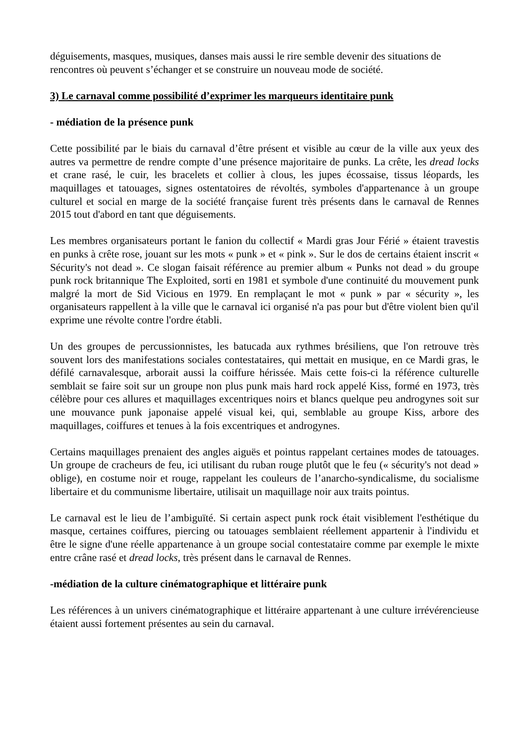déguisements, masques, musiques, danses mais aussi le rire semble devenir des situations de rencontres où peuvent s’échanger et se construire un nouveau mode de société.
3) Le carnaval comme possibilité d’exprimer les marqueurs identitaire punk
- médiation de la présence punk
Cette possibilité par le biais du carnaval d’être présent et visible au cœur de la ville aux yeux des autres va permettre de rendre compte d’une présence majoritaire de punks. La crête, les dread locks et crane rasé, le cuir, les bracelets et collier à clous, les jupes écossaise, tissus léopards, les maquillages et tatouages, signes ostentatoires de révoltés, symboles d'appartenance à un groupe culturel et social en marge de la société française furent très présents dans le carnaval de Rennes 2015 tout d'abord en tant que déguisements.
Les membres organisateurs portant le fanion du collectif « Mardi gras Jour Férié » étaient travestis en punks à crête rose, jouant sur les mots « punk » et « pink ». Sur le dos de certains étaient inscrit « Sécurity's not dead ». Ce slogan faisait référence au premier album « Punks not dead » du groupe punk rock britannique The Exploited, sorti en 1981 et symbole d'une continuité du mouvement punk malgré la mort de Sid Vicious en 1979. En remplaçant le mot « punk » par « sécurity », les organisateurs rappellent à la ville que le carnaval ici organisé n'a pas pour but d'être violent bien qu'il exprime une révolte contre l'ordre établi.
Un des groupes de percussionnistes, les batucada aux rythmes brésiliens, que l'on retrouve très souvent lors des manifestations sociales contestataires, qui mettait en musique, en ce Mardi gras, le défilé carnavalesque, arborait aussi la coiffure hérissée. Mais cette fois-ci la référence culturelle semblait se faire soit sur un groupe non plus punk mais hard rock appelé Kiss, formé en 1973, très célèbre pour ces allures et maquillages excentriques noirs et blancs quelque peu androgynes soit sur une mouvance punk japonaise appelé visual kei, qui, semblable au groupe Kiss, arbore des maquillages, coiffures et tenues à la fois excentriques et androgynes.
Certains maquillages prenaient des angles aiguës et pointus rappelant certaines modes de tatouages. Un groupe de cracheurs de feu, ici utilisant du ruban rouge plutôt que le feu (« sécurity's not dead » oblige), en costume noir et rouge, rappelant les couleurs de l’anarcho-syndicalisme, du socialisme libertaire et du communisme libertaire, utilisait un maquillage noir aux traits pointus.
Le carnaval est le lieu de l’ambiguïté. Si certain aspect punk rock était visiblement l'esthétique du masque, certaines coiffures, piercing ou tatouages semblaient réellement appartenir à l'individu et être le signe d'une réelle appartenance à un groupe social contestataire comme par exemple le mixte entre crâne rasé et dread locks, très présent dans le carnaval de Rennes.
-médiation de la culture cinématographique et littéraire punk
Les références à un univers cinématographique et littéraire appartenant à une culture irrévérencieuse étaient aussi fortement présentes au sein du carnaval.